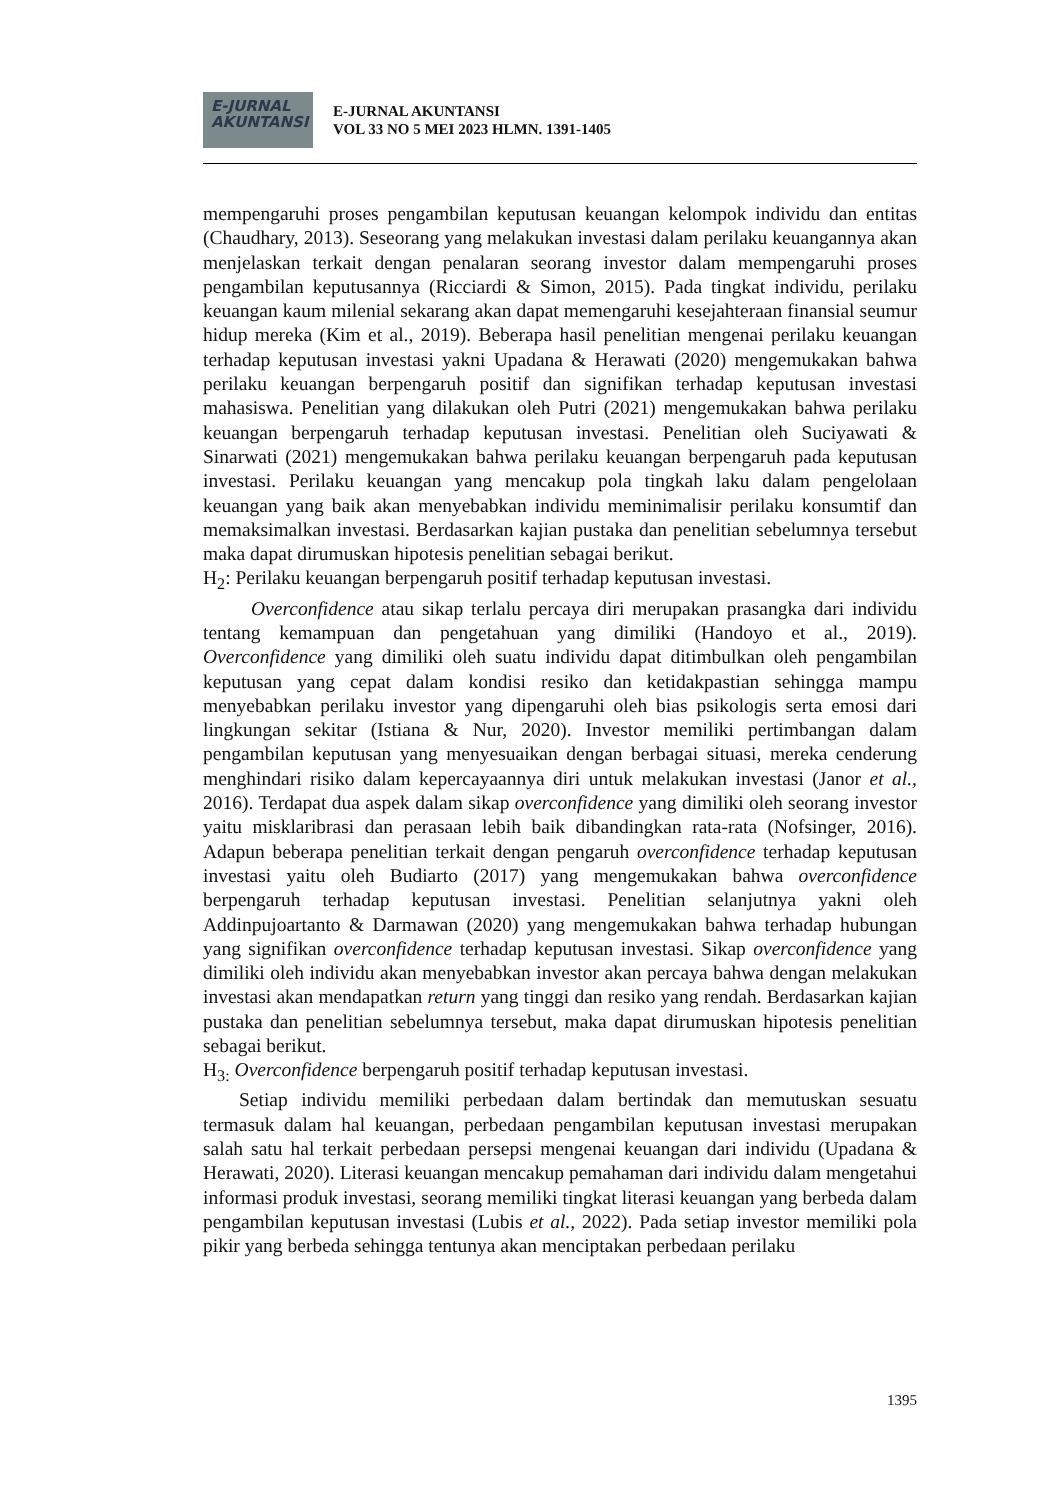E-JURNAL
AKUNTANSI
E-JURNAL AKUNTANSI
VOL 33 NO 5 MEI 2023 HLMN. 1391-1405
mempengaruhi proses pengambilan keputusan keuangan kelompok individu dan entitas (Chaudhary, 2013). Seseorang yang melakukan investasi dalam perilaku keuangannya akan menjelaskan terkait dengan penalaran seorang investor dalam mempengaruhi proses pengambilan keputusannya (Ricciardi & Simon, 2015). Pada tingkat individu, perilaku keuangan kaum milenial sekarang akan dapat memengaruhi kesejahteraan finansial seumur hidup mereka (Kim et al., 2019). Beberapa hasil penelitian mengenai perilaku keuangan terhadap keputusan investasi yakni Upadana & Herawati (2020) mengemukakan bahwa perilaku keuangan berpengaruh positif dan signifikan terhadap keputusan investasi mahasiswa. Penelitian yang dilakukan oleh Putri (2021) mengemukakan bahwa perilaku keuangan berpengaruh terhadap keputusan investasi. Penelitian oleh Suciyawati & Sinarwati (2021) mengemukakan bahwa perilaku keuangan berpengaruh pada keputusan investasi. Perilaku keuangan yang mencakup pola tingkah laku dalam pengelolaan keuangan yang baik akan menyebabkan individu meminimalisir perilaku konsumtif dan memaksimalkan investasi. Berdasarkan kajian pustaka dan penelitian sebelumnya tersebut maka dapat dirumuskan hipotesis penelitian sebagai berikut.
H<sub>2</sub>: Perilaku keuangan berpengaruh positif terhadap keputusan investasi.
Overconfidence atau sikap terlalu percaya diri merupakan prasangka dari individu tentang kemampuan dan pengetahuan yang dimiliki (Handoyo et al., 2019). Overconfidence yang dimiliki oleh suatu individu dapat ditimbulkan oleh pengambilan keputusan yang cepat dalam kondisi resiko dan ketidakpastian sehingga mampu menyebabkan perilaku investor yang dipengaruhi oleh bias psikologis serta emosi dari lingkungan sekitar (Istiana & Nur, 2020). Investor memiliki pertimbangan dalam pengambilan keputusan yang menyesuaikan dengan berbagai situasi, mereka cenderung menghindari risiko dalam kepercayaannya diri untuk melakukan investasi (Janor et al., 2016). Terdapat dua aspek dalam sikap overconfidence yang dimiliki oleh seorang investor yaitu misklaribrasi dan perasaan lebih baik dibandingkan rata-rata (Nofsinger, 2016). Adapun beberapa penelitian terkait dengan pengaruh overconfidence terhadap keputusan investasi yaitu oleh Budiarto (2017) yang mengemukakan bahwa overconfidence berpengaruh terhadap keputusan investasi. Penelitian selanjutnya yakni oleh Addinpujoartanto & Darmawan (2020) yang mengemukakan bahwa terhadap hubungan yang signifikan overconfidence terhadap keputusan investasi. Sikap overconfidence yang dimiliki oleh individu akan menyebabkan investor akan percaya bahwa dengan melakukan investasi akan mendapatkan return yang tinggi dan resiko yang rendah. Berdasarkan kajian pustaka dan penelitian sebelumnya tersebut, maka dapat dirumuskan hipotesis penelitian sebagai berikut.
H<sub>3:</sub> Overconfidence berpengaruh positif terhadap keputusan investasi.
Setiap individu memiliki perbedaan dalam bertindak dan memutuskan sesuatu termasuk dalam hal keuangan, perbedaan pengambilan keputusan investasi merupakan salah satu hal terkait perbedaan persepsi mengenai keuangan dari individu (Upadana & Herawati, 2020). Literasi keuangan mencakup pemahaman dari individu dalam mengetahui informasi produk investasi, seorang memiliki tingkat literasi keuangan yang berbeda dalam pengambilan keputusan investasi (Lubis et al., 2022). Pada setiap investor memiliki pola pikir yang berbeda sehingga tentunya akan menciptakan perbedaan perilaku
1395